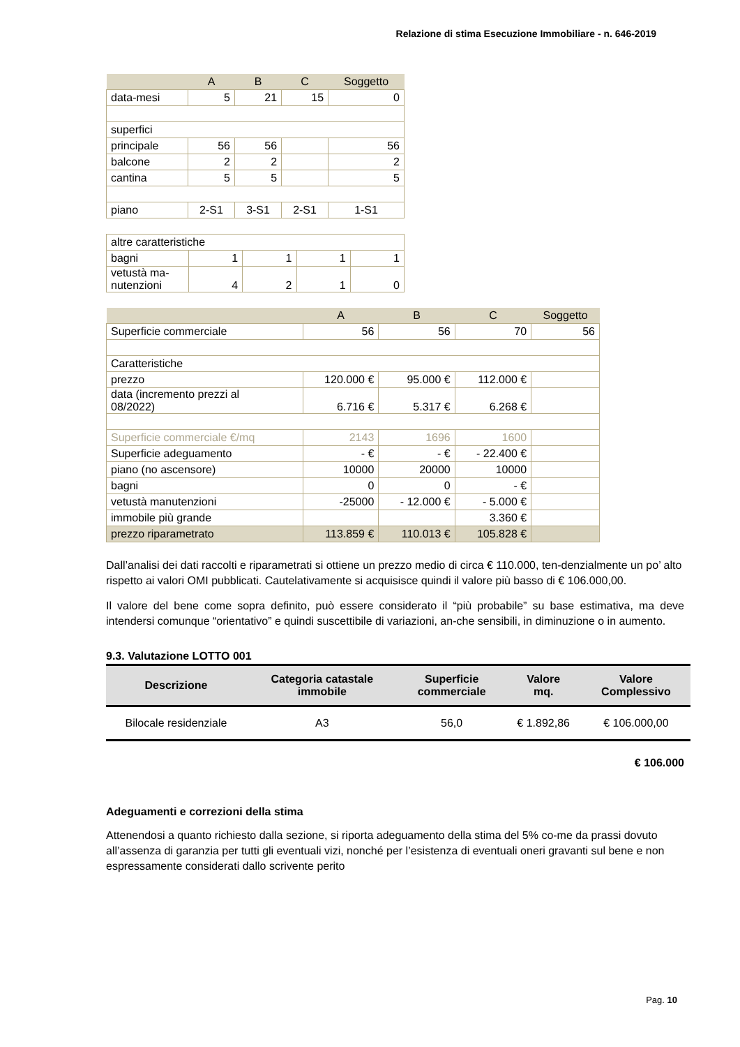Relazione di stima Esecuzione Immobiliare - n. 646-2019
| | A | B | C | Soggetto |
| --- | --- | --- | --- | --- |
| data-mesi | 5 | 21 | 15 | 0 |
| superfici | | | | |
| principale | 56 | 56 | | 56 |
| balcone | 2 | 2 | | 2 |
| cantina | 5 | 5 | | 5 |
| piano | 2-S1 | 3-S1 | 2-S1 | 1-S1 |
| altre caratteristiche | | | | |
| bagni | 1 | 1 | 1 | 1 |
| vetustà ma- nutenzioni | 4 | 2 | 1 | 0 |
| | A | B | C | Soggetto |
| --- | --- | --- | --- | --- |
| Superficie commerciale | 56 | 56 | 70 | 56 |
| Caratteristiche | | | | |
| prezzo | 120.000 € | 95.000 € | 112.000 € | |
| data (incremento prezzi al 08/2022) | 6.716 € | 5.317 € | 6.268 € | |
| Superficie commerciale €/mq | 2143 | 1696 | 1600 | |
| Superficie adeguamento | - € | - € | - 22.400 € | |
| piano (no ascensore) | 10000 | 20000 | 10000 | |
| bagni | 0 | 0 | - € | |
| vetustà manutenzioni | -25000 | - 12.000 € | - 5.000 € | |
| immobile più grande | | | 3.360 € | |
| prezzo riparametrato | 113.859 € | 110.013 € | 105.828 € | |
Dall’analisi dei dati raccolti e riparametrati si ottiene un prezzo medio di circa € 110.000, ten-denzialmente un po’ alto rispetto ai valori OMI pubblicati. Cautelativamente si acquisisce quindi il valore più basso di € 106.000,00.
Il valore del bene come sopra definito, può essere considerato il “più probabile” su base estimativa, ma deve intendersi comunque “orientativo” e quindi suscettibile di variazioni, an-che sensibili, in diminuzione o in aumento.
9.3. Valutazione LOTTO 001
| Descrizione | Categoria catastale immobile | Superficie commerciale | Valore mq. | Valore Complessivo |
| --- | --- | --- | --- | --- |
| Bilocale residenziale | A3 | 56,0 | € 1.892,86 | € 106.000,00 |
€ 106.000
Adeguamenti e correzioni della stima
Attenendosi a quanto richiesto dalla sezione, si riporta adeguamento della stima del 5% co-me da prassi dovuto all’assenza di garanzia per tutti gli eventuali vizi, nonché per l’esistenza di eventuali oneri gravanti sul bene e non espressamente considerati dallo scrivente perito
Pag. 10